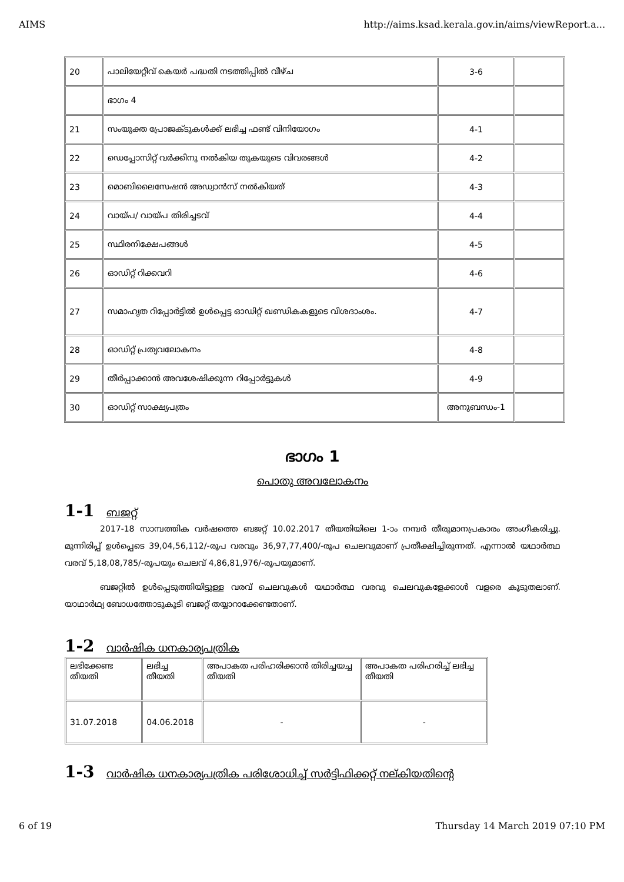AIMS http://aims.ksad.kerala.gov.in/aims/viewReport.a...
| 20 | പാലിയേറ്റീവ് കെയർ പദ്ധതി നടത്തിപ്പിൽ വീഴ്ച | 3-6 | |
| | ഭാഗം 4 | | |
| 21 | സംയുക്ത പ്രോജക്ടുകൾക്ക് ലഭിച്ച ഫണ്ട് വിനിയോഗം | 4-1 | |
| 22 | ഡെപ്പോസിറ്റ് വർക്കിനു നൽകിയ തുകയുടെ വിവരങ്ങൾ | 4-2 | |
| 23 | മൊബിലൈസേഷൻ അഡ്വാൻസ് നൽകിയത് | 4-3 | |
| 24 | വായ്പ/ വായ്പ തിരിച്ചടവ് | 4-4 | |
| 25 | സ്ഥിരനിക്ഷേപങ്ങൾ | 4-5 | |
| 26 | ഓഡിറ്റ് റിക്കവറി | 4-6 | |
| 27 | സമാഹൃത റിപ്പോർട്ടിൽ ഉൾപ്പെട്ട ഓഡിറ്റ് ഖണ്ഡികകളുടെ വിശദാംശം. | 4-7 | |
| 28 | ഓഡിറ്റ് പ്രത്യവലോകനം | 4-8 | |
| 29 | തീർപ്പാക്കാൻ അവശേഷിക്കുന്ന റിപ്പോർട്ടുകൾ | 4-9 | |
| 30 | ഓഡിറ്റ് സാക്ഷ്യപത്രം | അനുബന്ധം-1 | |
ഭാഗം 1
പൊതു അവലോകനം
1-1 ബജറ്റ്
2017-18 സാമ്പത്തിക വർഷത്തെ ബജറ്റ് 10.02.2017 തീയതിയിലെ 1-ാം നമ്പർ തീരുമാനപ്രകാരം അംഗീകരിച്ചു. മുന്നിരിപ്പ് ഉൾപ്പെടെ 39,04,56,112/-രൂപ വരവും 36,97,77,400/-രൂപ ചെലവുമാണ് പ്രതീക്ഷിച്ചിരുന്നത്. എന്നാൽ യഥാർത്ഥ വരവ് 5,18,08,785/-രൂപയും ചെലവ് 4,86,81,976/-രൂപയുമാണ്.
ബജറ്റിൽ ഉൾപ്പെടുത്തിയിട്ടുള്ള വരവ് ചെലവുകൾ യഥാർത്ഥ വരവു ചെലവുകളേക്കാൾ വളരെ കൂടുതലാണ്. യാഥാർഥ്യ ബോധത്തോടുകൂടി ബജറ്റ് തയ്യാറാക്കേണ്ടതാണ്.
1-2 വാർഷിക ധനകാര്യപത്രിക
| ലഭിക്കേണ്ട തീയതി | ലഭിച്ച തീയതി | അപാകത പരിഹരിക്കാൻ തിരിച്ചയച്ച തീയതി | അപാകത പരിഹരിച്ച് ലഭിച്ച തീയതി |
| 31.07.2018 | 04.06.2018 | - | - |
1-3 വാർഷിക ധനകാര്യപത്രിക പരിശോധിച്ച് സർട്ടിഫിക്കറ്റ് നല്കിയതിന്റെ
6 of 19 Thursday 14 March 2019 07:10 PM